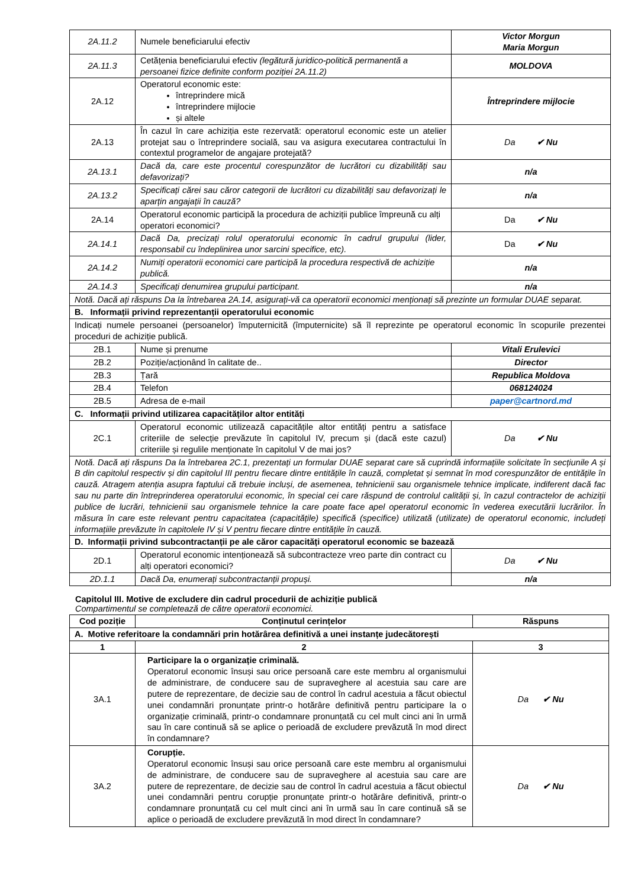| 2A.11.2 | Numele beneficiarului efectiv | Victor Morgun Maria Morgun |
| 2A.11.3 | Cetățenia beneficiarului efectiv (legătură juridico-politică permanentă a persoanei fizice definite conform poziției 2A.11.2) | MOLDOVA |
| 2A.12 | Operatorul economic este: întreprindere mică întreprindere mijlocie și altele | Întreprindere mijlocie |
| 2A.13 | În cazul în care achiziția este rezervată: operatorul economic este un atelier protejat sau o întreprindere socială, sau va asigura executarea contractului în contextul programelor de angajare protejată? | Da ✔ Nu |
| 2A.13.1 | Dacă da, care este procentul corespunzător de lucrători cu dizabilități sau defavorizați? | n/a |
| 2A.13.2 | Specificați cărei sau căror categorii de lucrători cu dizabilități sau defavorizați le aparțin angajații în cauză? | n/a |
| 2A.14 | Operatorul economic participă la procedura de achiziții publice împreună cu alți operatori economici? | Da ✔ Nu |
| 2A.14.1 | Dacă Da, precizați rolul operatorului economic în cadrul grupului (lider, responsabil cu îndeplinirea unor sarcini specifice, etc). | Da ✔ Nu |
| 2A.14.2 | Numiți operatorii economici care participă la procedura respectivă de achiziție publică. | n/a |
| 2A.14.3 | Specificați denumirea grupului participant. | n/a |
| Notă. Dacă ați răspuns Da la întrebarea 2A.14, asigurați-vă ca operatorii economici menționați să prezinte un formular DUAE separat. | | |
| B. Informații privind reprezentanții operatorului economic | | |
| Indicați numele persoanei (persoanelor) împuternicită (împuternicite) să îl reprezinte pe operatorul economic în scopurile prezentei proceduri de achiziție publică. | | |
| 2B.1 | Nume și prenume | Vitali Erulevici |
| 2B.2 | Poziție/acționând în calitate de.. | Director |
| 2B.3 | Țară | Republica Moldova |
| 2B.4 | Telefon | 068124024 |
| 2B.5 | Adresa de e-mail | paper@cartnord.md |
| C. Informații privind utilizarea capacităților altor entități | | |
| 2C.1 | Operatorul economic utilizează capacitățile altor entități pentru a satisface criteriile de selecție prevăzute în capitolul IV, precum și (dacă este cazul) criteriile și regulile menționate în capitolul V de mai jos? | Da ✔ Nu |
| Notă. Dacă ați răspuns Da la întrebarea 2C.1, prezentați un formular DUAE separat care să cuprindă informațiile solicitate în secțiunile A și B din capitolul respectiv și din capitolul III pentru fiecare dintre entitățile în cauză, completat și semnat în mod corespunzător de entitățile în cauză. Atragem atenția asupra faptului că trebuie incluși, de asemenea, tehnicienii sau organismele tehnice implicate, indiferent dacă fac sau nu parte din întreprinderea operatorului economic, în special cei care răspund de controlul calității și, în cazul contractelor de achiziții publice de lucrări, tehnicienii sau organismele tehnice la care poate face apel operatorul economic în vederea executării lucrărilor. În măsura în care este relevant pentru capacitatea (capacitățile) specifică (specifice) utilizată (utilizate) de operatorul economic, includeți informațiile prevăzute în capitolele IV și V pentru fiecare dintre entitățile în cauză. | | |
| D. Informații privind subcontractanții pe ale căror capacități operatorul economic se bazează | | |
| 2D.1 | Operatorul economic intenționează să subcontracteze vreo parte din contract cu alți operatori economici? | Da ✔ Nu |
| 2D.1.1 | Dacă Da, enumerați subcontractanții propuși. | n/a |
Capitolul III. Motive de excludere din cadrul procedurii de achiziție publică
Compartimentul se completează de către operatorii economici.
| Cod poziție | Conținutul cerințelor | Răspuns |
| --- | --- | --- |
| A. Motive referitoare la condamnări prin hotărârea definitivă a unei instanțe judecătorești | | |
| 1 | 2 | 3 |
| 3A.1 | Participare la o organizație criminală. Operatorul economic însuși sau orice persoană care este membru al organismului de administrare, de conducere sau de supraveghere al acestuia sau care are putere de reprezentare, de decizie sau de control în cadrul acestuia a făcut obiectul unei condamnări pronunțate printr-o hotărâre definitivă pentru participare la o organizație criminală, printr-o condamnare pronunțată cu cel mult cinci ani în urmă sau în care continuă să se aplice o perioadă de excludere prevăzută în mod direct în condamnare? | Da ✔ Nu |
| 3A.2 | Corupție. Operatorul economic însuși sau orice persoană care este membru al organismului de administrare, de conducere sau de supraveghere al acestuia sau care are putere de reprezentare, de decizie sau de control în cadrul acestuia a făcut obiectul unei condamnări pentru corupție pronunțate printr-o hotărâre definitivă, printr-o condamnare pronunțată cu cel mult cinci ani în urmă sau în care continuă să se aplice o perioadă de excludere prevăzută în mod direct în condamnare? | Da ✔ Nu |